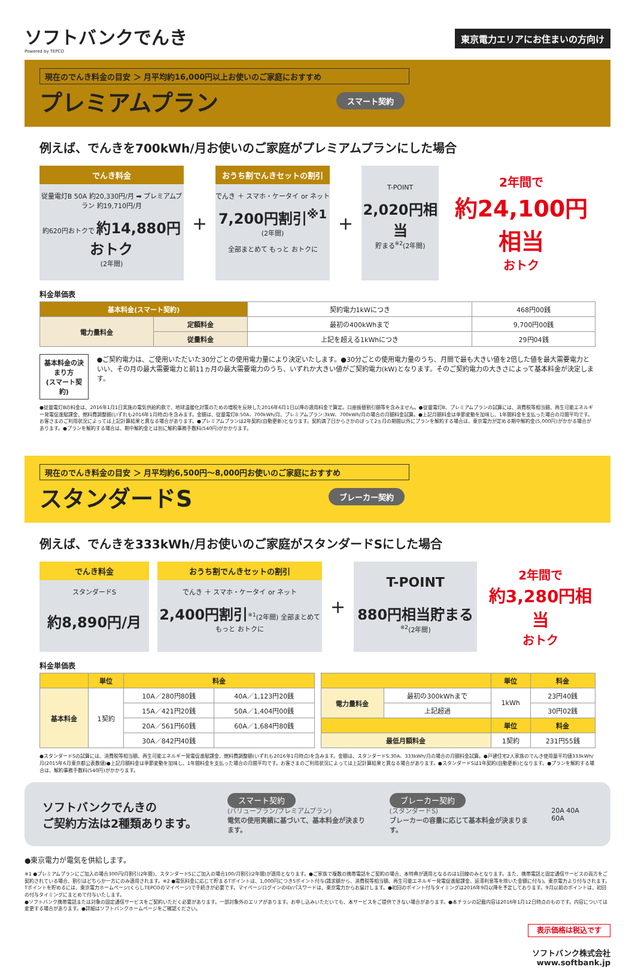ソフトバンクでんき
Powered by TEPCO
東京電力エリアにお住まいの方向け
現在のでんき料金の目安 ＞ 月平均約16,000円以上お使いのご家庭におすすめ
プレミアムプラン スマート契約
例えば、でんきを700kWh/月お使いのご家庭がプレミアムプランにした場合
でんき料金
従量電灯B 50A 約20,330円/月 ➡ プレミアムプラン 約19,710円/月
約620円おトクで 約14,880円おトク
(2年間)
+
おうち割でんきセットの割引
でんき ＋ スマホ・ケータイ or ネット
7,200円割引<sup>※1</sup>
(2年間)
全部まとめて もっと おトクに
+
T-POINT
2,020円相当
貯まる<sup>※2</sup>(2年間)
2年間で
約24,100円相当
おトク
料金単価表
| 基本料金(スマート契約) | | 契約電力1kWにつき | 468円00銭 |
| 電力量料金 | 定額料金 | 最初の400kWhまで | 9,700円00銭 |
| | 従量料金 | 上記を超える1kWhにつき | 29円04銭 |
基本料金の決まり方
(スマート契約)
●ご契約電力は、ご使用いただいた30分ごとの使用電力量により決定いたします。●30分ごとの使用電力量のうち、月間で最も大きい値を2倍した値を最大需要電力といい、その月の最大需要電力と前11ヵ月の最大需要電力のうち、いずれか大きい値がご契約電力(kW)となります。そのご契約電力の大きさによって基本料金が決定します。
●従量電灯Bの料金は、2016年1月1日実施の電気供給約款で、地球温暖化対策のための増税を反映した2016年6月1日以降の適用料金で算定。口座振替割引額等を含みません。●従量電灯B、プレミアムプランの試算には、消費税等相当額、再生可能エネルギー発電促進賦課金、燃料費調整額(いずれも2016年1月時点)を含みます。金額は、従量電灯B:50A、700kWh/月、プレミアムプラン:3kW、700kWh/月の場合の月額料金試算。●上記月額料金は季節変動を加味し、1年間料金を支払った場合の月間平均です。お客さまのご利用状況によっては上記計算結果と異なる場合があります。●プレミアムプランは2年契約(自動更新)となります。契約満了日からさかのぼって2ヵ月の期間以外にプランを解約する場合は、東京電力が定める期中解約金(5,000円)がかかる場合があります。●プランを解約する場合は、期中解約金とは別に解約事務手数料(540円)がかかります。
現在のでんき料金の目安 ＞ 月平均約6,500円〜8,000円お使いのご家庭におすすめ
スタンダードS ブレーカー契約
例えば、でんきを333kWh/月お使いのご家庭がスタンダードSにした場合
でんき料金
スタンダードS
約8,890円/月
おうち割でんきセットの割引
でんき ＋ スマホ・ケータイ or ネット
2,400円割引<sup>※1</sup>(2年間) 全部まとめて もっと おトクに
+
T-POINT
880円相当貯まる<sup>※2</sup>(2年間)
2年間で
約3,280円相当
おトク
料金単価表
| | 単位 | 料金 | |
| --- | --- | --- | --- |
| 基本料金 | 1契約 | 10A／280円80銭 | 40A／1,123円20銭 |
| | | 15A／421円20銭 | 50A／1,404円00銭 |
| | | 20A／561円60銭 | 60A／1,684円80銭 |
| | | 30A／842円40銭 | |
| | | 単位 | 料金 |
| --- | --- | --- | --- |
| 電力量料金 | 最初の300kWhまで | 1kWh | 23円40銭 |
| | 上記超過 | | 30円02銭 |
| | | 単位 | 料金 |
| 最低月額料金 | | 1契約 | 231円55銭 |
●スタンダードSの試算には、消費税等相当額、再生可能エネルギー発電促進賦課金、燃料費調整額(いずれも2016年1月時点)を含みます。金額は、スタンダードS:30A、333kWh/月の場合の月額料金試算。●戸建住宅2人家族のでんき使用量平均値333kWh/月(2015年6月東京都公表数値)●上記月額料金は季節変動を加味し、1年間料金を支払った場合の月間平均です。お客さまのご利用状況によっては上記計算結果と異なる場合があります。●スタンダードSは1年契約(自動更新)となります。●プランを解約する場合は、解約事務手数料(540円)がかかります。
ソフトバンクでんきの
ご契約方法は2種類あります。
スマート契約
(バリュープラン/プレミアムプラン)
電気の使用実績に基づいて、基本料金が決まります。
ブレーカー契約
(スタンダードS)
ブレーカーの容量に応じて基本料金が決まります。
20A 40A 60A
●東京電力が電気を供給します。
※1 ●プレミアムプランにご加入の場合300円/月割引(2年間)、スタンダードSにご加入の場合100/月割引(2年間)が適用となります。●ご家族で複数の携帯電話をご契約の場合、本特典が適用となるのは1回線のみとなります。また、携帯電話と固定通信サービスの両方をご契約されている場合、割引はどちらか一方にのみ適用されます。※2 ●電気料金に応じて貯まるTポイントは、1,000円につき5ポイント付与(請求額から、消費税等相当額、再生可能エネルギー発電促進賦課金、延滞利息等を除いた金額に付与)。東京電力より付与されます。Tポイントを貯めるには、東京電力ホームページ(くらしTEPCOのマイページ)で手続きが必要です。マイページログインのID/パスワードは、東京電力からお届けします。●初回のポイント付与タイミングは2016年9月以降を予定しております。9月以前のポイントは、初回の付与タイミングにまとめて付与いたします。
●ソフトバンク携帯電話または対象の固定通信サービスをご契約いただく必要があります。一部対象外のエリアがあります。お申し込みいただいても、本サービスをご提供できない場合があります。●本チラシの記載内容は2016年1月12日時点のものです。内容については変更する場合があります。●詳細はソフトバンクホームページをご確認ください。
表示価格は税込です
ソフトバンク株式会社
www.softbank.jp